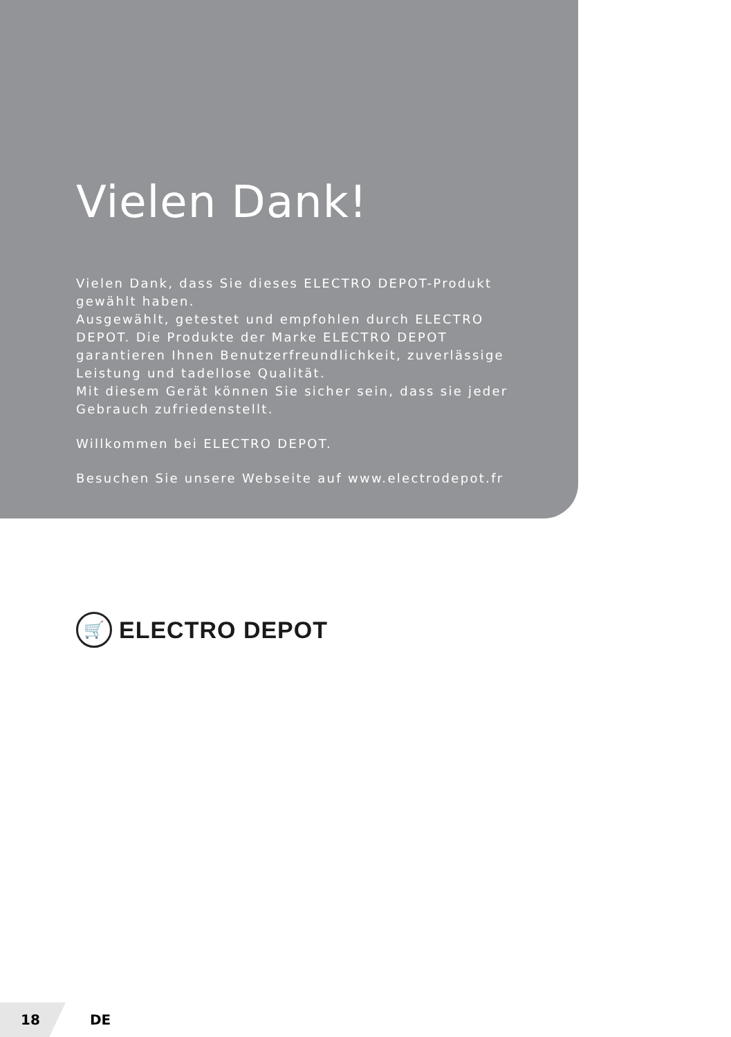Vielen Dank!
Vielen Dank, dass Sie dieses ELECTRO DEPOT-Produkt gewählt haben.
Ausgewählt, getestet und empfohlen durch ELECTRO DEPOT. Die Produkte der Marke ELECTRO DEPOT garantieren Ihnen Benutzerfreundlichkeit, zuverlässige Leistung und tadellose Qualität.
Mit diesem Gerät können Sie sicher sein, dass sie jeder Gebrauch zufriedenstellt.
Willkommen bei ELECTRO DEPOT.
Besuchen Sie unsere Webseite auf www.electrodepot.fr
🛒
ELECTRO DEPOT
18
DE